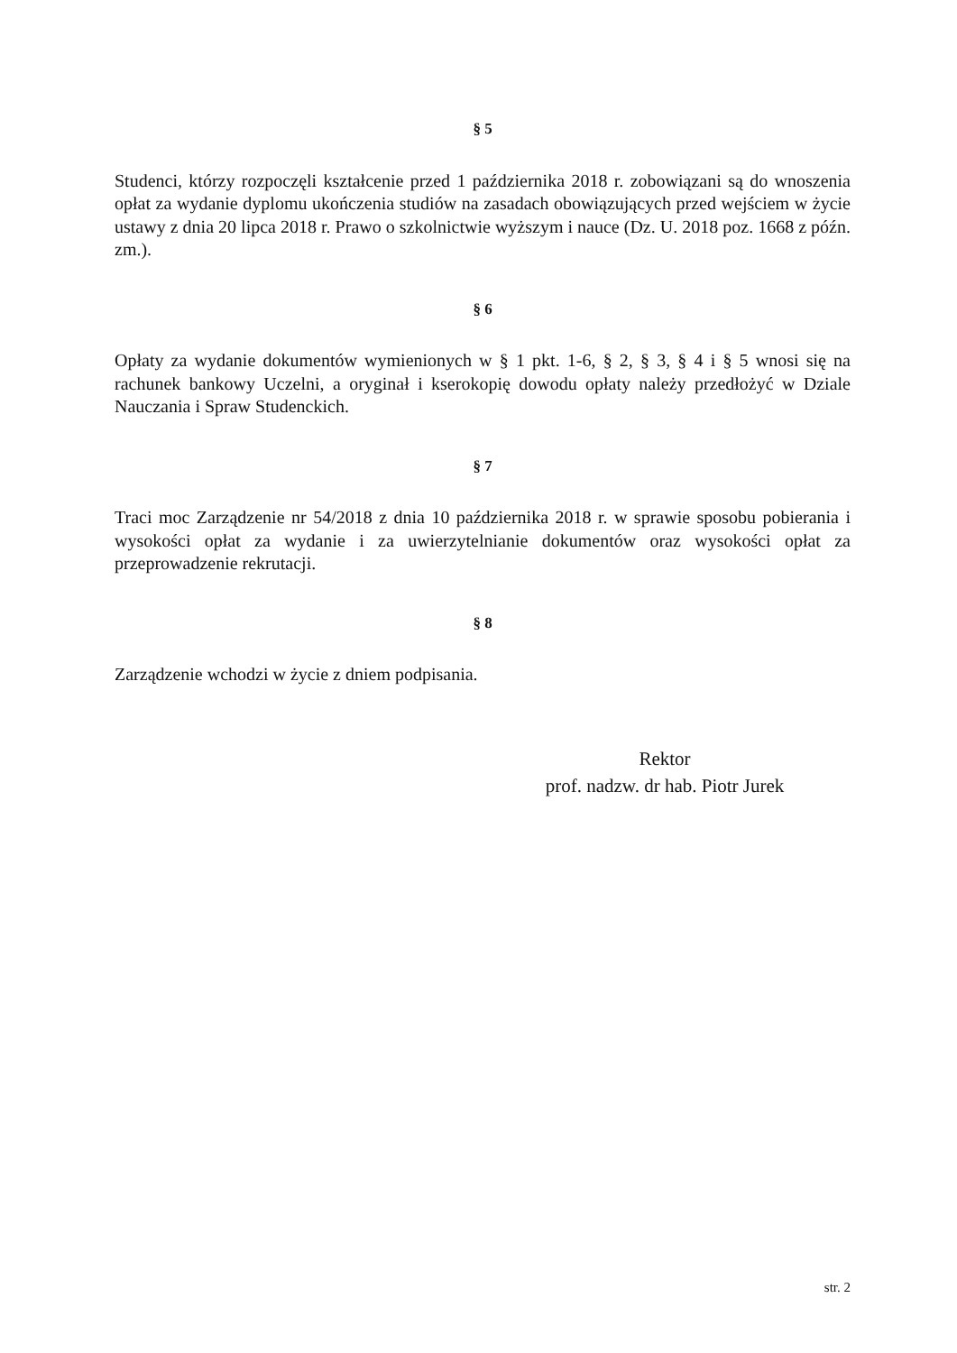§ 5
Studenci, którzy rozpoczęli kształcenie przed 1 października 2018 r. zobowiązani są do wnoszenia opłat za wydanie dyplomu ukończenia studiów na zasadach obowiązujących przed wejściem w życie ustawy z dnia 20 lipca 2018 r. Prawo o szkolnictwie wyższym i nauce (Dz. U. 2018 poz. 1668 z późn. zm.).
§ 6
Opłaty za wydanie dokumentów wymienionych w § 1 pkt. 1-6, § 2, § 3, § 4 i § 5 wnosi się na rachunek bankowy Uczelni, a oryginał i kserokopię dowodu opłaty należy przedłożyć w Dziale Nauczania i Spraw Studenckich.
§ 7
Traci moc Zarządzenie nr 54/2018 z dnia 10 października 2018 r. w sprawie sposobu pobierania i wysokości opłat za wydanie i za uwierzytelnianie dokumentów oraz wysokości opłat za przeprowadzenie rekrutacji.
§ 8
Zarządzenie wchodzi w życie z dniem podpisania.
Rektor
prof. nadzw. dr hab. Piotr Jurek
str. 2